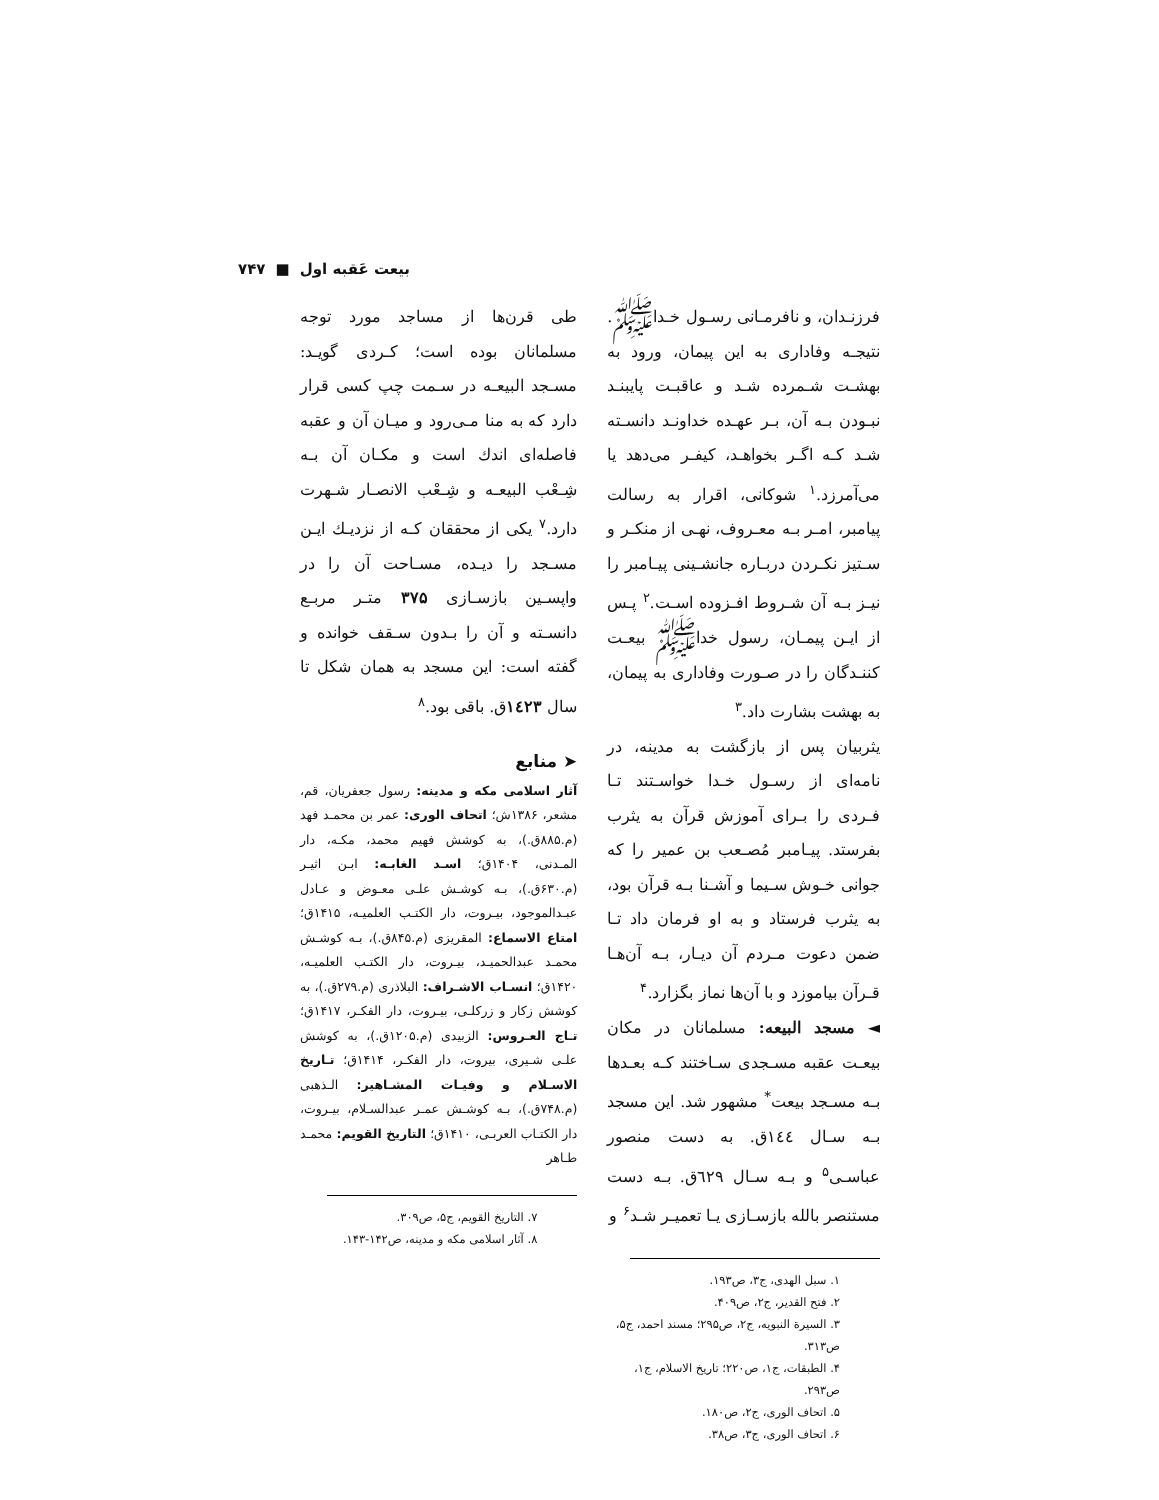بیعت عَقبه اول ■ ۷۴۷
فرزنـدان، و نافرمـانی رسـول خـداﷺ. نتیجـه وفاداری به این پیمان، ورود به بهشـت شـمرده شـد و عاقبـت پایبنـد نبـودن بـه آن، بـر عهـده خداونـد دانسـته شـد کـه اگـر بخواهـد، کیفـر می‌دهد یا می‌آمرزد.<sup>۱</sup> شوکانی، اقرار به رسالت پیامبر، امـر بـه معـروف، نهـی از منکـر و سـتیز نکـردن دربـاره جانشـینی پیـامبر را نیـز بـه آن شـروط افـزوده اسـت.<sup>۲</sup> پـس از ایـن پیمـان، رسول خداﷺ بیعـت کننـدگان را در صـورت وفاداری به پیمان، به بهشت بشارت داد.<sup>۳</sup>
یثربیان پس از بازگشت به مدینه، در نامه‌ای از رسـول خـدا خواسـتند تـا فـردی را بـرای آموزش قرآن به یثرب بفرستد. پیـامبر مُصـعب بن عمیر را که جوانی خـوش سـیما و آشـنا بـه قرآن بود، به یثرب فرستاد و به او فرمان داد تـا ضمن دعوت مـردم آن دیـار، بـه آن‌هـا قـرآن بیاموزد و با آن‌ها نماز بگزارد.<sup>۴</sup>
◄ مسجد البیعه: مسلمانان در مکان بیعـت عقبه مسـجدی سـاختند کـه بعـدها بـه مسـجد بیعت<sup>*</sup> مشهور شد. این مسجد بـه سـال ۱٤٤ق. به دست منصور عباسـی<sup>۵</sup> و بـه سـال ٦۲۹ق. بـه دست مستنصر بالله بازسـازی یـا تعمیـر شـد<sup>۶</sup> و
۱. سبل الهدی، ج۳، ص۱۹۳.
۲. فتح القدیر، ج۲، ص۴۰۹.
۳. السیرة النبویه، ج۲، ص۲۹۵؛ مسند احمد، ج۵، ص۳۱۳.
۴. الطبقات، ج۱، ص۲۲۰؛ تاریخ الاسلام، ج۱، ص۲۹۳.
۵. اتحاف الوری، ج۲، ص۱۸۰.
۶. اتحاف الوری، ج۳، ص۳۸.
طی قرن‌ها از مساجد مورد توجه مسلمانان بوده است؛ کـردی گویـد: مسـجد البیعـه در سـمت چپ کسی قرار دارد که به منا مـی‌رود و میـان آن و عقبه فاصله‌ای اندك است و مکـان آن بـه شِـعْب البیعـه و شِـعْب الانصـار شـهرت دارد.<sup>۷</sup> یکی از محققان کـه از نزدیـك ایـن مسـجد را دیـده، مسـاحت آن را در واپسـین بازسـازی ۳۷۵ متـر مربـع دانسـته و آن را بـدون سـقف خوانده و گفته است: این مسجد به همان شکل تا سال ۱٤۲۳ق. باقی بود.<sup>۸</sup>
➤ منابع
آثار اسلامی مکه و مدینه: رسول جعفریان، قم، مشعر، ۱۳۸۶ش؛ اتحاف الوری: عمر بن محمـد فهد (م.۸۸۵ق.)، به کوشش فهیم محمد، مکـه، دار المـدنی، ۱۴۰۴ق؛ اسـد الغابـه: ابـن اثیـر (م.۶۳۰ق.)، بـه کوشـش علـی معـوض و عـادل عبـدالموجود، بیـروت، دار الکتـب العلمیـه، ۱۴۱۵ق؛ امتاع الاسماع: المقریزی (م.۸۴۵ق.)، بـه کوشـش محمـد عبدالحمیـد، بیـروت، دار الکتـب العلمیـه، ۱۴۲۰ق؛ انسـاب الاشـراف: البلاذری (م.۲۷۹ق.)، به کوشش زکار و زرکلـی، بیـروت، دار الفکـر، ۱۴۱۷ق؛ تـاج العـروس: الزبیدی (م.۱۲۰۵ق.)، به کوشش علـی شـیری، بیروت، دار الفکـر، ۱۴۱۴ق؛ تـاریخ الاسـلام و وفیـات المشـاهیر: الـذهبی (م.۷۴۸ق.)، بـه کوشـش عمـر عبدالسـلام، بیـروت، دار الکتـاب العربـی، ۱۴۱۰ق؛ التاریخ القویم: محمـد طـاهر
۷. التاریخ القویم، ج۵، ص۳۰۹.
۸. آثار اسلامی مکه و مدینه، ص۱۴۲-۱۴۳.